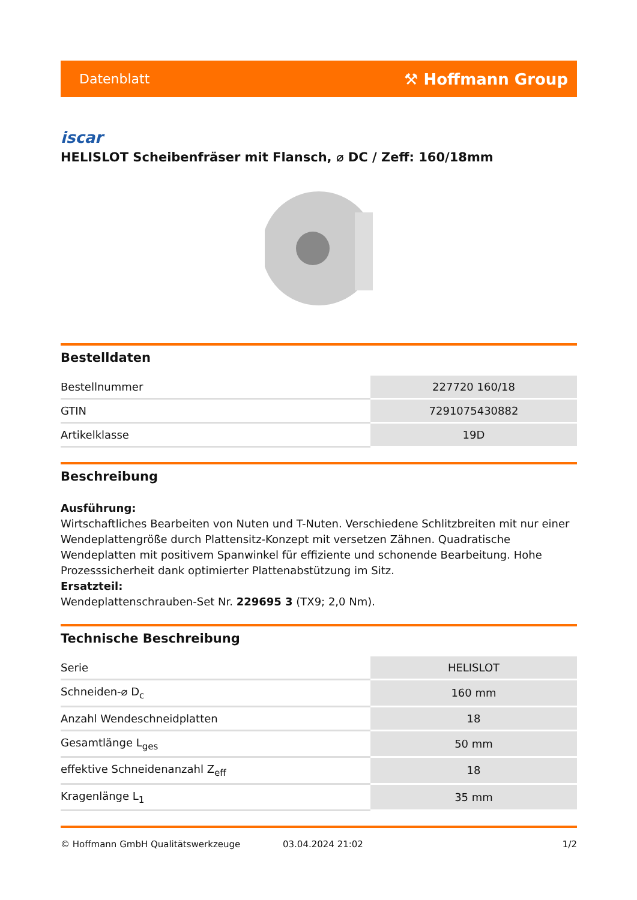Datenblatt ⚒ Hoffmann Group
iscar
HELISLOT Scheibenfräser mit Flansch, ⌀ DC / Zeff: 160/18mm
Bestelldaten
| Bestellnummer | 227720 160/18 |
| GTIN | 7291075430882 |
| Artikelklasse | 19D |
Beschreibung
Ausführung:
Wirtschaftliches Bearbeiten von Nuten und T-Nuten. Verschiedene Schlitzbreiten mit nur einer Wendeplattengröße durch Plattensitz-Konzept mit versetzen Zähnen. Quadratische Wendeplatten mit positivem Spanwinkel für effiziente und schonende Bearbeitung. Hohe Prozesssicherheit dank optimierter Plattenabstützung im Sitz.
Ersatzteil:
Wendeplattenschrauben-Set Nr. 229695 3 (TX9; 2,0 Nm).
Technische Beschreibung
| Serie | HELISLOT |
| Schneiden-⌀ D<sub>c</sub> | 160 mm |
| Anzahl Wendeschneidplatten | 18 |
| Gesamtlänge L<sub>ges</sub> | 50 mm |
| effektive Schneidenanzahl Z<sub>eff</sub> | 18 |
| Kragenlänge L<sub>1</sub> | 35 mm |
© Hoffmann GmbH Qualitätswerkzeuge 03.04.2024 21:02 1/2